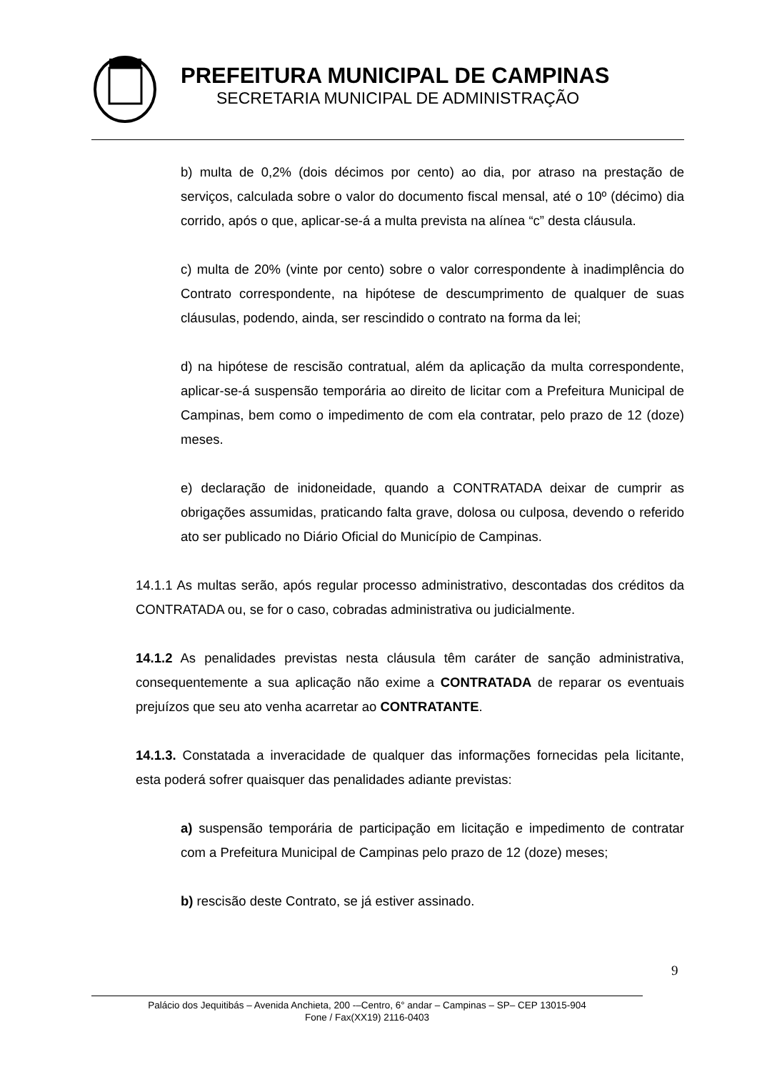PREFEITURA MUNICIPAL DE CAMPINAS
SECRETARIA MUNICIPAL DE ADMINISTRAÇÃO
b) multa de 0,2% (dois décimos por cento) ao dia, por atraso na prestação de serviços, calculada sobre o valor do documento fiscal mensal, até o 10º (décimo) dia corrido, após o que, aplicar-se-á a multa prevista na alínea “c” desta cláusula.
c) multa de 20% (vinte por cento) sobre o valor correspondente à inadimplência do Contrato correspondente, na hipótese de descumprimento de qualquer de suas cláusulas, podendo, ainda, ser rescindido o contrato na forma da lei;
d) na hipótese de rescisão contratual, além da aplicação da multa correspondente, aplicar-se-á suspensão temporária ao direito de licitar com a Prefeitura Municipal de Campinas, bem como o impedimento de com ela contratar, pelo prazo de 12 (doze) meses.
e) declaração de inidoneidade, quando a CONTRATADA deixar de cumprir as obrigações assumidas, praticando falta grave, dolosa ou culposa, devendo o referido ato ser publicado no Diário Oficial do Município de Campinas.
14.1.1 As multas serão, após regular processo administrativo, descontadas dos créditos da CONTRATADA ou, se for o caso, cobradas administrativa ou judicialmente.
14.1.2 As penalidades previstas nesta cláusula têm caráter de sanção administrativa, consequentemente a sua aplicação não exime a CONTRATADA de reparar os eventuais prejuízos que seu ato venha acarretar ao CONTRATANTE.
14.1.3. Constatada a inveracidade de qualquer das informações fornecidas pela licitante, esta poderá sofrer quaisquer das penalidades adiante previstas:
a) suspensão temporária de participação em licitação e impedimento de contratar com a Prefeitura Municipal de Campinas pelo prazo de 12 (doze) meses;
b) rescisão deste Contrato, se já estiver assinado.
9
Palácio dos Jequitibás – Avenida Anchieta, 200 -–Centro, 6° andar – Campinas – SP– CEP 13015-904
Fone / Fax(XX19) 2116-0403